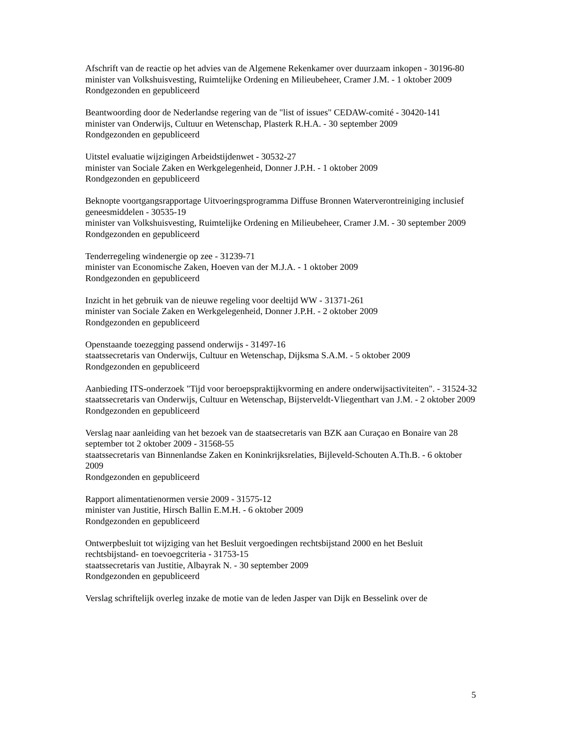Afschrift van de reactie op het advies van de Algemene Rekenkamer over duurzaam inkopen - 30196-80
minister van Volkshuisvesting, Ruimtelijke Ordening en Milieubeheer, Cramer J.M. - 1 oktober 2009
Rondgezonden en gepubliceerd
Beantwoording door de Nederlandse regering van de "list of issues" CEDAW-comité - 30420-141
minister van Onderwijs, Cultuur en Wetenschap, Plasterk R.H.A. - 30 september 2009
Rondgezonden en gepubliceerd
Uitstel evaluatie wijzigingen Arbeidstijdenwet - 30532-27
minister van Sociale Zaken en Werkgelegenheid, Donner J.P.H. - 1 oktober 2009
Rondgezonden en gepubliceerd
Beknopte voortgangsrapportage Uitvoeringsprogramma Diffuse Bronnen Waterverontreiniging inclusief geneesmiddelen - 30535-19
minister van Volkshuisvesting, Ruimtelijke Ordening en Milieubeheer, Cramer J.M. - 30 september 2009
Rondgezonden en gepubliceerd
Tenderregeling windenergie op zee - 31239-71
minister van Economische Zaken, Hoeven van der M.J.A. - 1 oktober 2009
Rondgezonden en gepubliceerd
Inzicht in het gebruik van de nieuwe regeling voor deeltijd WW - 31371-261
minister van Sociale Zaken en Werkgelegenheid, Donner J.P.H. - 2 oktober 2009
Rondgezonden en gepubliceerd
Openstaande toezegging passend onderwijs - 31497-16
staatssecretaris van Onderwijs, Cultuur en Wetenschap, Dijksma S.A.M. - 5 oktober 2009
Rondgezonden en gepubliceerd
Aanbieding ITS-onderzoek "Tijd voor beroepspraktijkvorming en andere onderwijsactiviteiten". - 31524-32
staatssecretaris van Onderwijs, Cultuur en Wetenschap, Bijsterveldt-Vliegenthart van J.M. - 2 oktober 2009
Rondgezonden en gepubliceerd
Verslag naar aanleiding van het bezoek van de staatsecretaris van BZK aan Curaçao en Bonaire van 28 september tot 2 oktober 2009 - 31568-55
staatssecretaris van Binnenlandse Zaken en Koninkrijksrelaties, Bijleveld-Schouten A.Th.B. - 6 oktober 2009
Rondgezonden en gepubliceerd
Rapport alimentatienormen versie 2009 - 31575-12
minister van Justitie, Hirsch Ballin E.M.H. - 6 oktober 2009
Rondgezonden en gepubliceerd
Ontwerpbesluit tot wijziging van het Besluit vergoedingen rechtsbijstand 2000 en het Besluit rechtsbijstand- en toevoegcriteria - 31753-15
staatssecretaris van Justitie, Albayrak N. - 30 september 2009
Rondgezonden en gepubliceerd
Verslag schriftelijk overleg inzake de motie van de leden Jasper van Dijk en Besselink over de
5